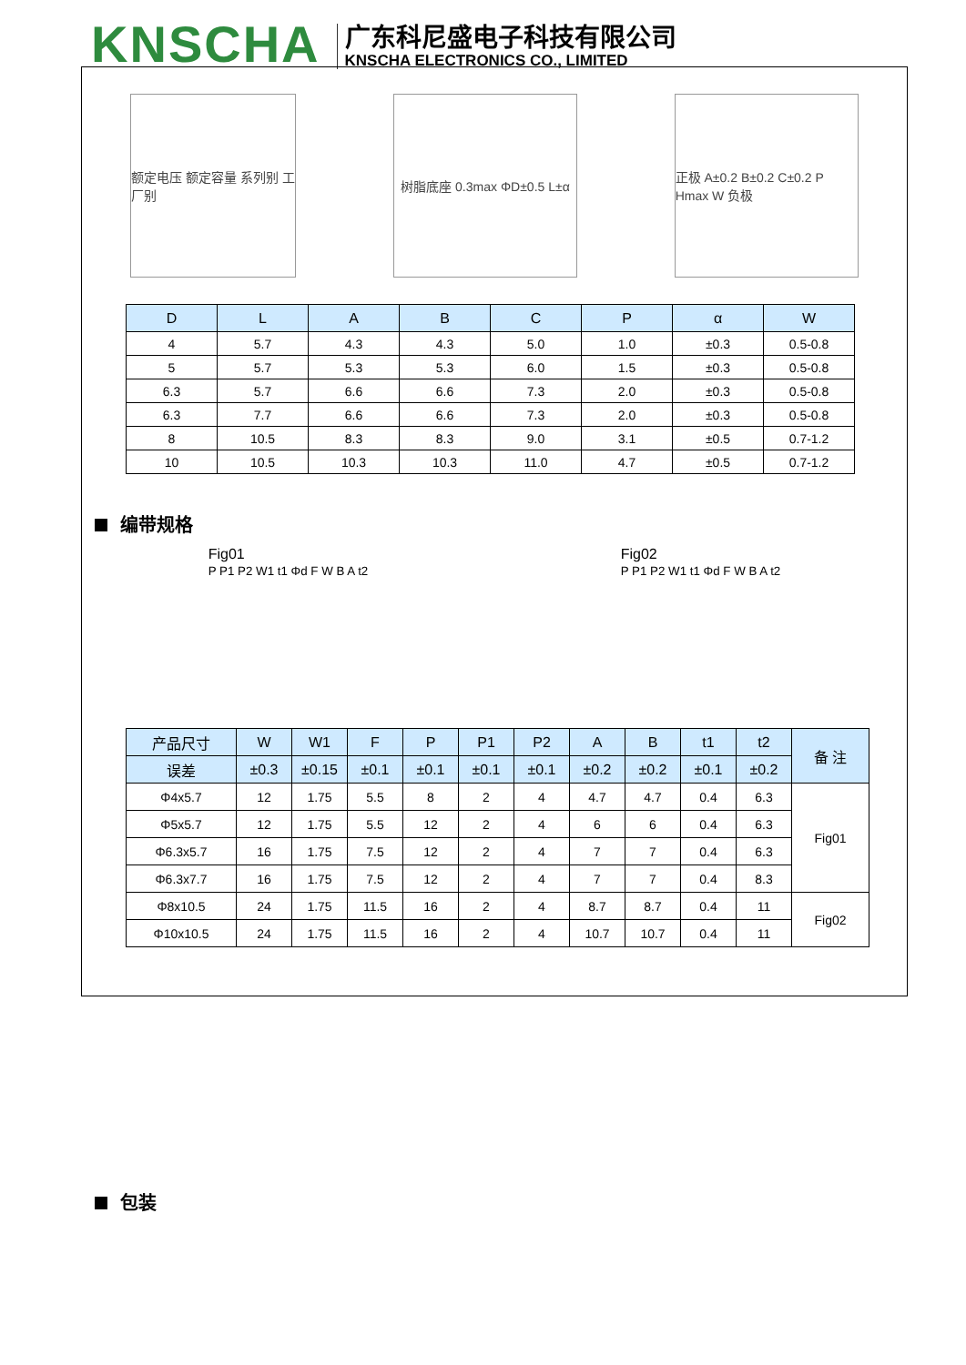KNSCHA
广东科尼盛电子科技有限公司
KNSCHA ELECTRONICS CO., LIMITED
额定电压 额定容量 系列别 工厂别
树脂底座 0.3max ΦD±0.5 L±α
正极 A±0.2 B±0.2 C±0.2 P Hmax W 负极
| D | L | A | B | C | P | α | W |
| --- | --- | --- | --- | --- | --- | --- | --- |
| 4 | 5.7 | 4.3 | 4.3 | 5.0 | 1.0 | ±0.3 | 0.5-0.8 |
| 5 | 5.7 | 5.3 | 5.3 | 6.0 | 1.5 | ±0.3 | 0.5-0.8 |
| 6.3 | 5.7 | 6.6 | 6.6 | 7.3 | 2.0 | ±0.3 | 0.5-0.8 |
| 6.3 | 7.7 | 6.6 | 6.6 | 7.3 | 2.0 | ±0.3 | 0.5-0.8 |
| 8 | 10.5 | 8.3 | 8.3 | 9.0 | 3.1 | ±0.5 | 0.7-1.2 |
| 10 | 10.5 | 10.3 | 10.3 | 11.0 | 4.7 | ±0.5 | 0.7-1.2 |
编带规格
Fig01
P P1 P2 W1 t1 Φd F W B A t2
Fig02
P P1 P2 W1 t1 Φd F W B A t2
| 产品尺寸 | W | W1 | F | P | P1 | P2 | A | B | t1 | t2 | 备 注 |
| --- | --- | --- | --- | --- | --- | --- | --- | --- | --- | --- | --- |
| 误差 | ±0.3 | ±0.15 | ±0.1 | ±0.1 | ±0.1 | ±0.1 | ±0.2 | ±0.2 | ±0.1 | ±0.2 | |
| Φ4x5.7 | 12 | 1.75 | 5.5 | 8 | 2 | 4 | 4.7 | 4.7 | 0.4 | 6.3 | Fig01 |
| Φ5x5.7 | 12 | 1.75 | 5.5 | 12 | 2 | 4 | 6 | 6 | 0.4 | 6.3 | |
| Φ6.3x5.7 | 16 | 1.75 | 7.5 | 12 | 2 | 4 | 7 | 7 | 0.4 | 6.3 | |
| Φ6.3x7.7 | 16 | 1.75 | 7.5 | 12 | 2 | 4 | 7 | 7 | 0.4 | 8.3 | |
| Φ8x10.5 | 24 | 1.75 | 11.5 | 16 | 2 | 4 | 8.7 | 8.7 | 0.4 | 11 | Fig02 |
| Φ10x10.5 | 24 | 1.75 | 11.5 | 16 | 2 | 4 | 10.7 | 10.7 | 0.4 | 11 | |
包装